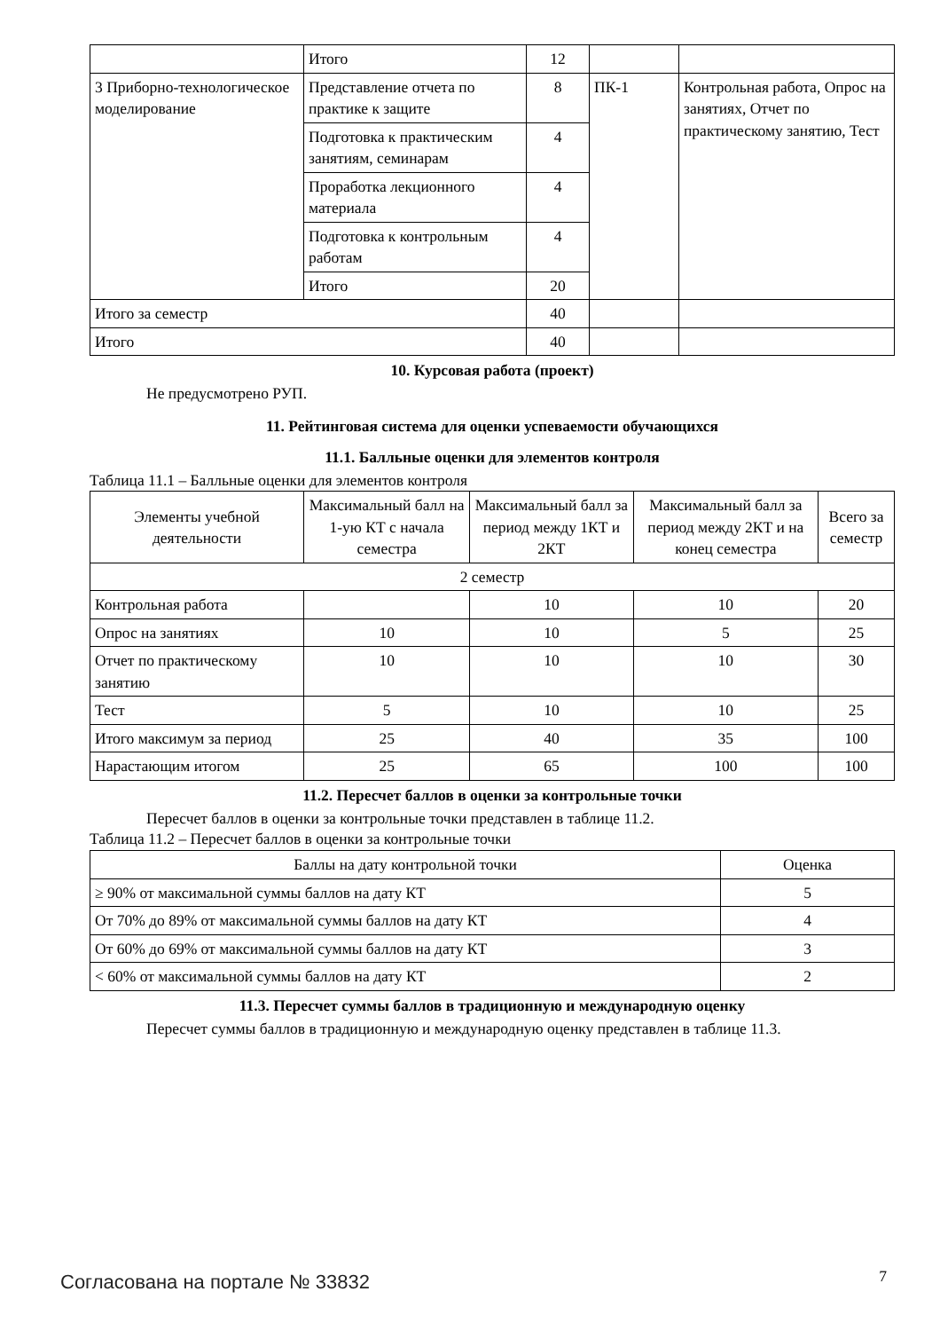| | Итого | 12 | | |
| 3 Приборно-технологическое моделирование | Представление отчета по практике к защите | 8 | ПК-1 | Контрольная работа, Опрос на занятиях, Отчет по практическому занятию, Тест |
| | Подготовка к практическим занятиям, семинарам | 4 | | |
| | Проработка лекционного материала | 4 | | |
| | Подготовка к контрольным работам | 4 | | |
| | Итого | 20 | | |
| Итого за семестр | | 40 | | |
| Итого | | 40 | | |
10. Курсовая работа (проект)
Не предусмотрено РУП.
11. Рейтинговая система для оценки успеваемости обучающихся
11.1. Балльные оценки для элементов контроля
Таблица 11.1 – Балльные оценки для элементов контроля
| Элементы учебной деятельности | Максимальный балл на 1-ую КТ с начала семестра | Максимальный балл за период между 1КТ и 2КТ | Максимальный балл за период между 2КТ и на конец семестра | Всего за семестр |
| --- | --- | --- | --- | --- |
| 2 семестр | | | | |
| Контрольная работа | | 10 | 10 | 20 |
| Опрос на занятиях | 10 | 10 | 5 | 25 |
| Отчет по практическому занятию | 10 | 10 | 10 | 30 |
| Тест | 5 | 10 | 10 | 25 |
| Итого максимум за период | 25 | 40 | 35 | 100 |
| Нарастающим итогом | 25 | 65 | 100 | 100 |
11.2. Пересчет баллов в оценки за контрольные точки
Пересчет баллов в оценки за контрольные точки представлен в таблице 11.2.
Таблица 11.2 – Пересчет баллов в оценки за контрольные точки
| Баллы на дату контрольной точки | Оценка |
| --- | --- |
| ≥ 90% от максимальной суммы баллов на дату КТ | 5 |
| От 70% до 89% от максимальной суммы баллов на дату КТ | 4 |
| От 60% до 69% от максимальной суммы баллов на дату КТ | 3 |
| < 60% от максимальной суммы баллов на дату КТ | 2 |
11.3. Пересчет суммы баллов в традиционную и международную оценку
Пересчет суммы баллов в традиционную и международную оценку представлен в таблице 11.3.
Согласована на портале № 33832 7